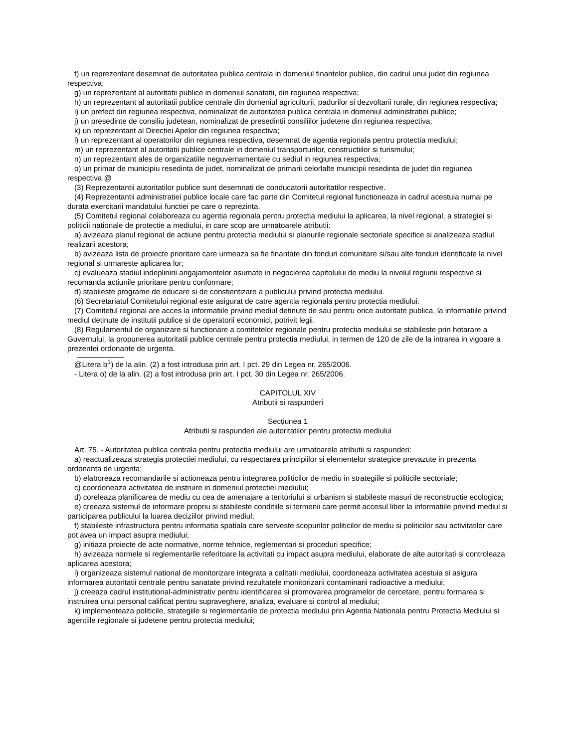f) un reprezentant desemnat de autoritatea publica centrala in domeniul finantelor publice, din cadrul unui judet din regiunea respectiva;
g) un reprezentant al autoritatii publice in domeniul sanatatii, din regiunea respectiva;
h) un reprezentant al autoritatii publice centrale din domeniul agriculturii, padurilor si dezvoltarii rurale, din regiunea respectiva;
i) un prefect din regiunea respectiva, nominalizat de autoritatea publica centrala in domeniul administratiei publice;
j) un presedinte de consiliu judetean, nominalizat de presedintii consiliilor judetene din regiunea respectiva;
k) un reprezentant al Directiei Apelor din regiunea respectiva;
l) un reprezentant al operatorilor din regiunea respectiva, desemnat de agentia regionala pentru protectia mediului;
m) un reprezentant al autoritatii publice centrale in domeniul transporturilor, constructiilor si turismului;
n) un reprezentant ales de organizatiile neguvernamentale cu sediul in regiunea respectiva;
o) un primar de municipiu resedinta de judet, nominalizat de primarii celorlalte municipii resedinta de judet din regiunea respectiva.@
(3) Reprezentantii autoritatilor publice sunt desemnati de conducatorii autoritatilor respective.
(4) Reprezentantii administratiei publice locale care fac parte din Comitetul regional functioneaza in cadrul acestuia numai pe durata exercitarii mandatului functiei pe care o reprezinta.
(5) Comitetul regional colaboreaza cu agentia regionala pentru protectia mediului la aplicarea, la nivel regional, a strategiei si politicii nationale de protectie a mediului, in care scop are urmatoarele atributii:
a) avizeaza planul regional de actiune pentru protectia mediului si planurile regionale sectoriale specifice si analizeaza stadiul realizarii acestora;
b) avizeaza lista de proiecte prioritare care urmeaza sa fie finantate din fonduri comunitare si/sau alte fonduri identificate la nivel regional si urmareste aplicarea lor;
c) evalueaza stadiul indeplinirii angajamentelor asumate in negocierea capitolului de mediu la nivelul regiunii respective si recomanda actiunile prioritare pentru conformare;
d) stabileste programe de educare si de constientizare a publicului privind protectia mediului.
(6) Secretariatul Comitetului regional este asigurat de catre agentia regionala pentru protectia mediului.
(7) Comitetul regional are acces la informatiile privind mediul detinute de sau pentru orice autoritate publica, la informatiile privind mediul detinute de institutii publice si de operatorii economici, potrivit legii.
(8) Regulamentul de organizare si functionare a comitetelor regionale pentru protectia mediului se stabileste prin hotarare a Guvernului, la propunerea autoritatii publice centrale pentru protectia mediului, in termen de 120 de zile de la intrarea in vigoare a prezentei ordonante de urgenta.
@Litera b<sup>1</sup>) de la alin. (2) a fost introdusa prin art. I pct. 29 din Legea nr. 265/2006.
- Litera o) de la alin. (2) a fost introdusa prin art. I pct. 30 din Legea nr. 265/2006.
CAPITOLUL XIV
Atributii si raspunderi
Secțiunea 1
Atributii si raspunderi ale autoritatilor pentru protectia mediului
Art. 75. - Autoritatea publica centrala pentru protectia mediului are urmatoarele atributii si raspunderi:
a) reactualizeaza strategia protectiei mediului, cu respectarea principiilor si elementelor strategice prevazute in prezenta ordonanta de urgenta;
b) elaboreaza recomandarile si actioneaza pentru integrarea politicilor de mediu in strategiile si politicile sectoriale;
c) coordoneaza activitatea de instruire in domeniul protectiei mediului;
d) coreleaza planificarea de mediu cu cea de amenajare a teritoriului si urbanism si stabileste masuri de reconstructie ecologica;
e) creeaza sistemul de informare propriu si stabileste conditiile si termenii care permit accesul liber la informatiile privind mediul si participarea publicului la luarea deciziilor privind mediul;
f) stabileste infrastructura pentru informatia spatiala care serveste scopurilor politicilor de mediu si politicilor sau activitatilor care pot avea un impact asupra mediului;
g) initiaza proiecte de acte normative, norme tehnice, reglementari si proceduri specifice;
h) avizeaza normele si reglementarile referitoare la activitati cu impact asupra mediului, elaborate de alte autoritati si controleaza aplicarea acestora;
i) organizeaza sistemul national de monitorizare integrata a calitatii mediului, coordoneaza activitatea acestuia si asigura informarea autoritatii centrale pentru sanatate privind rezultatele monitorizarii contaminarii radioactive a mediului;
j) creeaza cadrul institutional-administrativ pentru identificarea si promovarea programelor de cercetare, pentru formarea si instruirea unui personal calificat pentru supraveghere, analiza, evaluare si control al mediului;
k) implementeaza politicile, strategiile si reglementarile de protectia mediului prin Agentia Nationala pentru Protectia Mediului si agentiile regionale si judetene pentru protectia mediului;